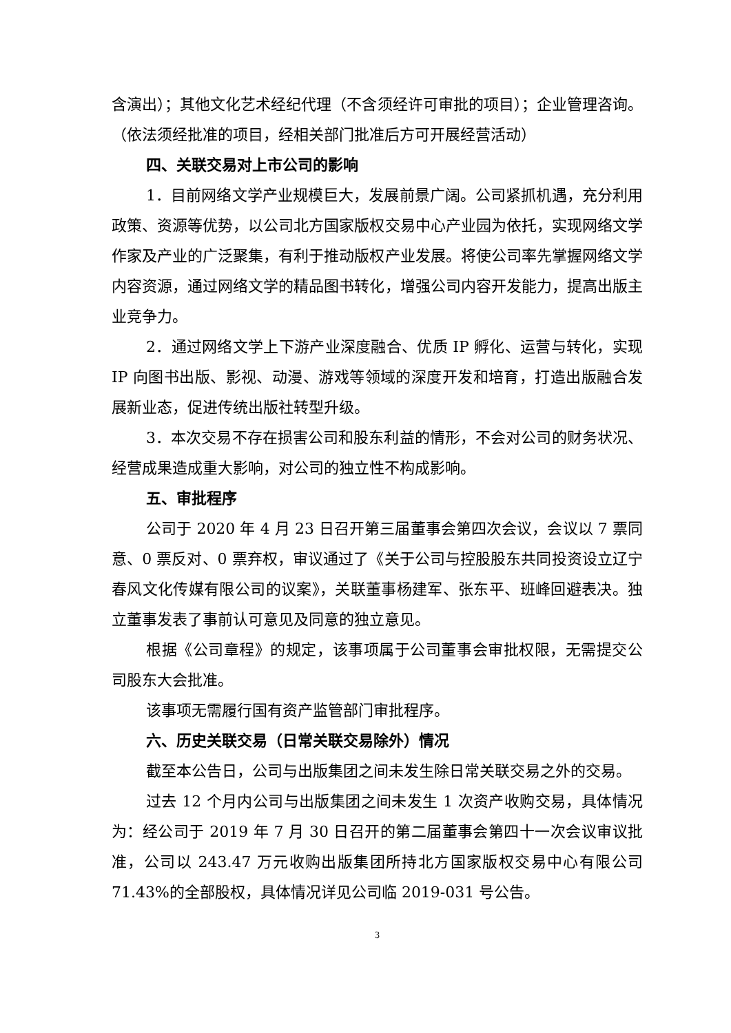含演出）；其他文化艺术经纪代理（不含须经许可审批的项目）；企业管理咨询。（依法须经批准的项目，经相关部门批准后方可开展经营活动）
四、关联交易对上市公司的影响
1．目前网络文学产业规模巨大，发展前景广阔。公司紧抓机遇，充分利用政策、资源等优势，以公司北方国家版权交易中心产业园为依托，实现网络文学作家及产业的广泛聚集，有利于推动版权产业发展。将使公司率先掌握网络文学内容资源，通过网络文学的精品图书转化，增强公司内容开发能力，提高出版主业竞争力。
2．通过网络文学上下游产业深度融合、优质 IP 孵化、运营与转化，实现 IP 向图书出版、影视、动漫、游戏等领域的深度开发和培育，打造出版融合发展新业态，促进传统出版社转型升级。
3．本次交易不存在损害公司和股东利益的情形，不会对公司的财务状况、经营成果造成重大影响，对公司的独立性不构成影响。
五、审批程序
公司于 2020 年 4 月 23 日召开第三届董事会第四次会议，会议以 7 票同意、0 票反对、0 票弃权，审议通过了《关于公司与控股股东共同投资设立辽宁春风文化传媒有限公司的议案》，关联董事杨建军、张东平、班峰回避表决。独立董事发表了事前认可意见及同意的独立意见。
根据《公司章程》的规定，该事项属于公司董事会审批权限，无需提交公司股东大会批准。
该事项无需履行国有资产监管部门审批程序。
六、历史关联交易（日常关联交易除外）情况
截至本公告日，公司与出版集团之间未发生除日常关联交易之外的交易。
过去 12 个月内公司与出版集团之间未发生 1 次资产收购交易，具体情况为：经公司于 2019 年 7 月 30 日召开的第二届董事会第四十一次会议审议批准，公司以 243.47 万元收购出版集团所持北方国家版权交易中心有限公司 71.43%的全部股权，具体情况详见公司临 2019-031 号公告。
3